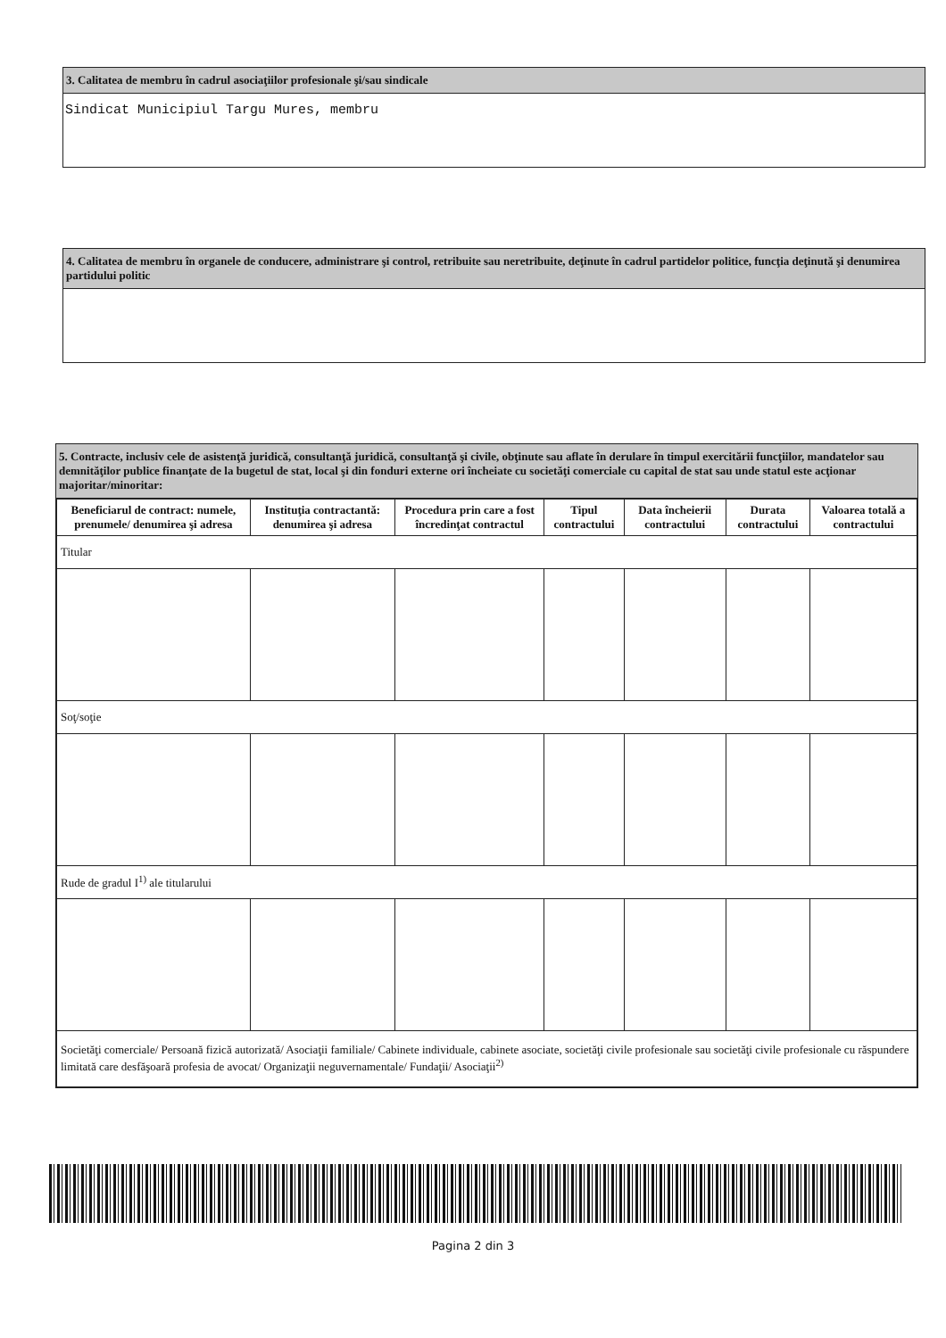3. Calitatea de membru în cadrul asociaţiilor profesionale şi/sau sindicale
Sindicat Municipiul Targu Mures, membru
4. Calitatea de membru în organele de conducere, administrare şi control, retribuite sau neretribuite, deţinute în cadrul partidelor politice, funcţia deţinută şi denumirea partidului politic
5. Contracte, inclusiv cele de asistenţă juridică, consultanţă juridică, consultanţă şi civile, obţinute sau aflate în derulare în timpul exercitării funcţiilor, mandatelor sau demnităţilor publice finanţate de la bugetul de stat, local şi din fonduri externe ori încheiate cu societăţi comerciale cu capital de stat sau unde statul este acţionar majoritar/minoritar:
| Beneficiarul de contract: numele, prenumele/ denumirea şi adresa | Instituţia contractantă: denumirea şi adresa | Procedura prin care a fost încredinţat contractul | Tipul contractului | Data încheierii contractului | Durata contractului | Valoarea totală a contractului |
| --- | --- | --- | --- | --- | --- | --- |
| Titular | | | | | | |
| Soţ/soţie | | | | | | |
| Rude de gradul I<sup>1)</sup> ale titularului | | | | | | |
| Societăţi comerciale/ Persoană fizică autorizată/ Asociaţii familiale/ Cabinete individuale, cabinete asociate, societăţi civile profesionale sau societăţi civile profesionale cu răspundere limitată care desfăşoară profesia de avocat/ Organizaţii neguvernamentale/ Fundaţii/ Asociaţii<sup>2)</sup> | | | | | | |
Pagina 2 din 3